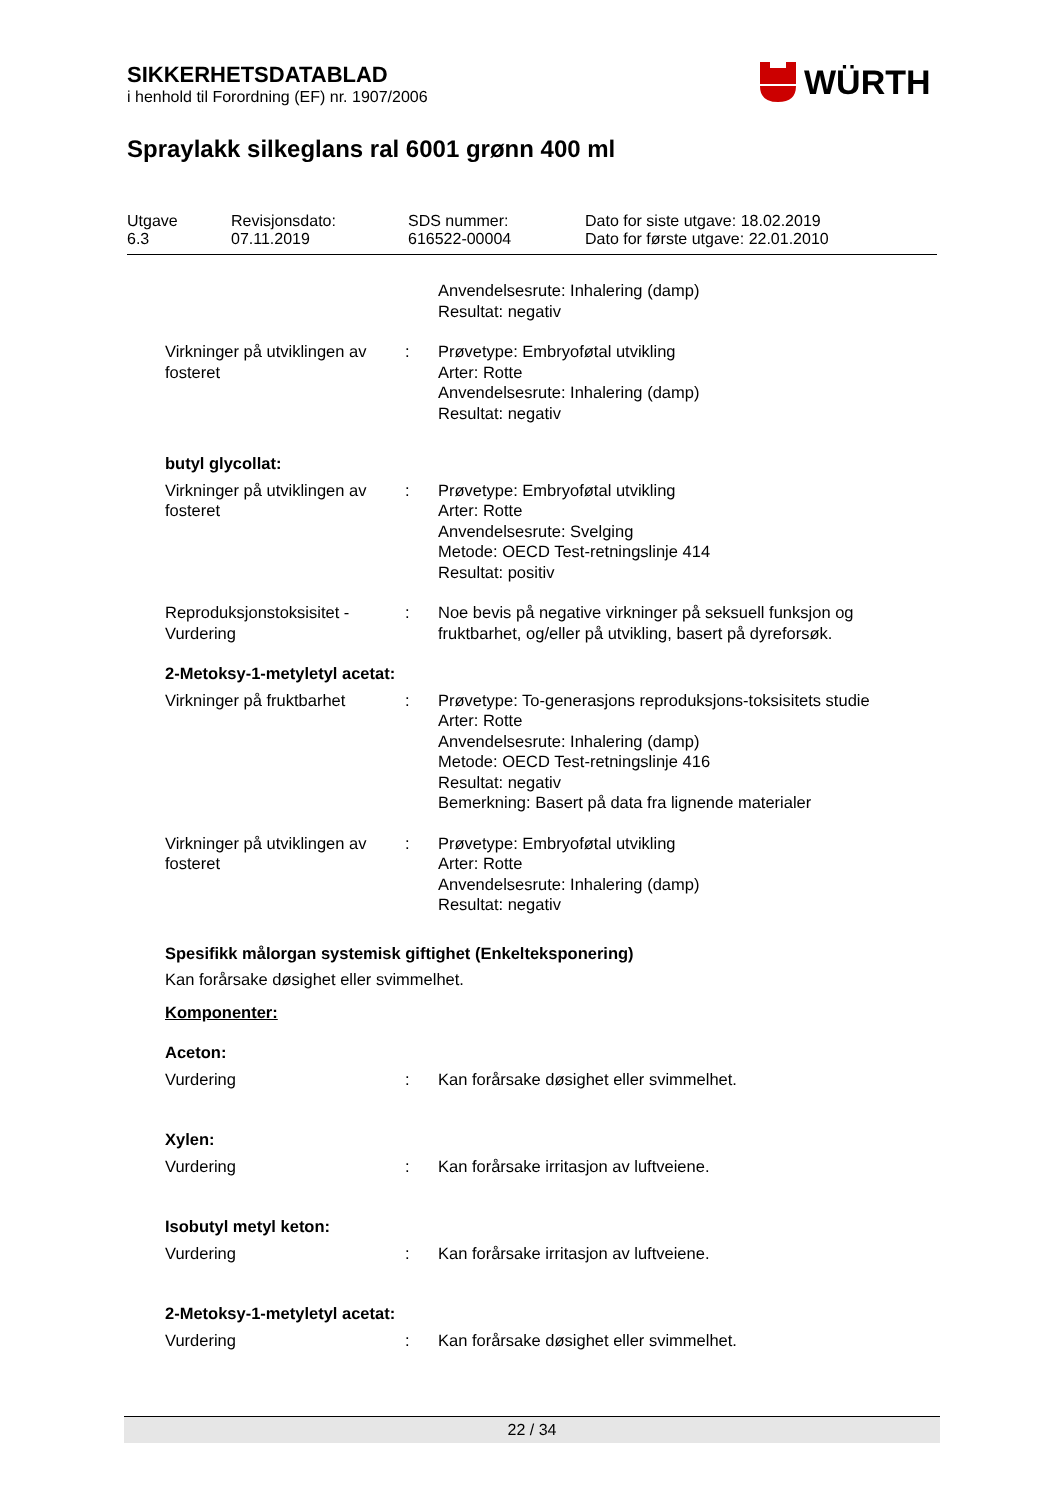SIKKERHETSDATABLAD
i henhold til Forordning (EF) nr. 1907/2006
WÜRTH
Spraylakk silkeglans ral 6001 grønn 400 ml
| Utgave 6.3 | Revisjonsdato: 07.11.2019 | SDS nummer: 616522-00004 | Dato for siste utgave: 18.02.2019 Dato for første utgave: 22.01.2010 |
Anvendelsesrute: Inhalering (damp)
Resultat: negativ
Virkninger på utviklingen av fosteret
: Prøvetype: Embryoføtal utvikling
Arter: Rotte
Anvendelsesrute: Inhalering (damp)
Resultat: negativ
butyl glycollat:
Virkninger på utviklingen av fosteret
: Prøvetype: Embryoføtal utvikling
Arter: Rotte
Anvendelsesrute: Svelging
Metode: OECD Test-retningslinje 414
Resultat: positiv
Reproduksjonstoksisitet - Vurdering
: Noe bevis på negative virkninger på seksuell funksjon og fruktbarhet, og/eller på utvikling, basert på dyreforsøk.
2-Metoksy-1-metyletyl acetat:
Virkninger på fruktbarhet
: Prøvetype: To-generasjons reproduksjons-toksisitets studie
Arter: Rotte
Anvendelsesrute: Inhalering (damp)
Metode: OECD Test-retningslinje 416
Resultat: negativ
Bemerkning: Basert på data fra lignende materialer
Virkninger på utviklingen av fosteret
: Prøvetype: Embryoføtal utvikling
Arter: Rotte
Anvendelsesrute: Inhalering (damp)
Resultat: negativ
Spesifikk målorgan systemisk giftighet (Enkelteksponering)
Kan forårsake døsighet eller svimmelhet.
Komponenter:
Aceton:
Vurdering : Kan forårsake døsighet eller svimmelhet.
Xylen:
Vurdering : Kan forårsake irritasjon av luftveiene.
Isobutyl metyl keton:
Vurdering : Kan forårsake irritasjon av luftveiene.
2-Metoksy-1-metyletyl acetat:
Vurdering : Kan forårsake døsighet eller svimmelhet.
22 / 34